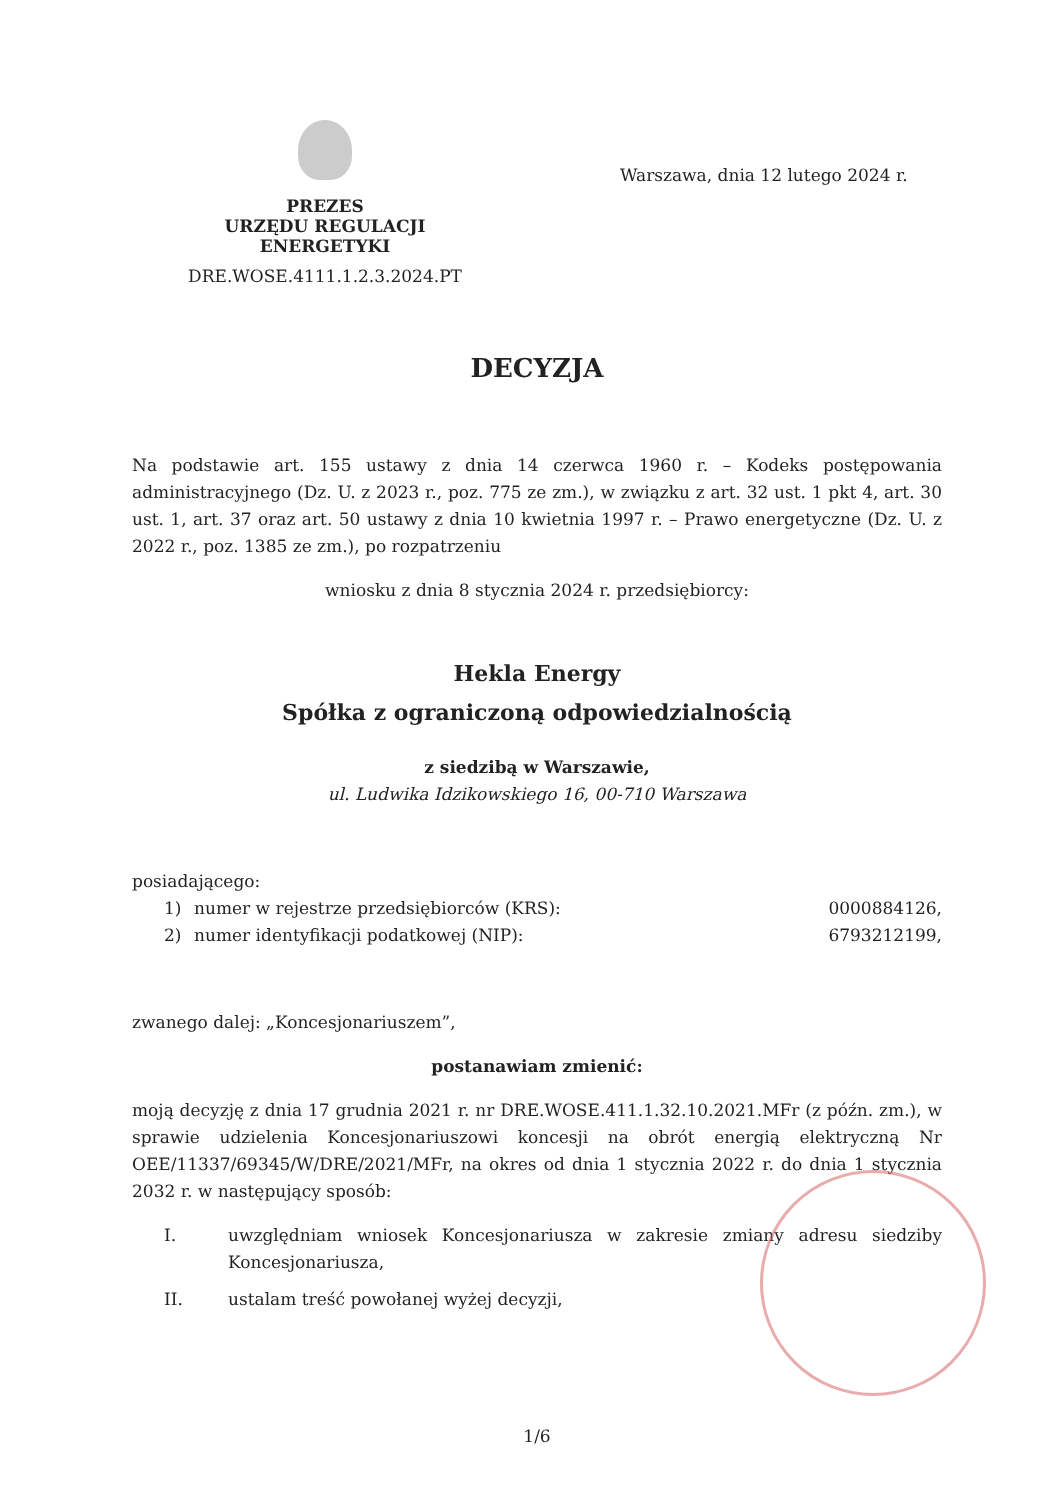PREZES
URZĘDU REGULACJI ENERGETYKI
DRE.WOSE.4111.1.2.3.2024.PT
Warszawa, dnia 12 lutego 2024 r.
DECYZJA
Na podstawie art. 155 ustawy z dnia 14 czerwca 1960 r. – Kodeks postępowania administracyjnego (Dz. U. z 2023 r., poz. 775 ze zm.), w związku z art. 32 ust. 1 pkt 4, art. 30 ust. 1, art. 37 oraz art. 50 ustawy z dnia 10 kwietnia 1997 r. – Prawo energetyczne (Dz. U. z 2022 r., poz. 1385 ze zm.), po rozpatrzeniu
wniosku z dnia 8 stycznia 2024 r. przedsiębiorcy:
Hekla Energy
Spółka z ograniczoną odpowiedzialnością
z siedzibą w Warszawie,
ul. Ludwika Idzikowskiego 16, 00-710 Warszawa
posiadającego:
1) numer w rejestrze przedsiębiorców (KRS): 0000884126,
2) numer identyfikacji podatkowej (NIP): 6793212199,
zwanego dalej: „Koncesjonariuszem”,
postanawiam zmienić:
moją decyzję z dnia 17 grudnia 2021 r. nr DRE.WOSE.411.1.32.10.2021.MFr (z późn. zm.), w sprawie udzielenia Koncesjonariuszowi koncesji na obrót energią elektryczną Nr OEE/11337/69345/W/DRE/2021/MFr, na okres od dnia 1 stycznia 2022 r. do dnia 1 stycznia 2032 r. w następujący sposób:
I. uwzględniam wniosek Koncesjonariusza w zakresie zmiany adresu siedziby Koncesjonariusza,
II. ustalam treść powołanej wyżej decyzji,
1/6